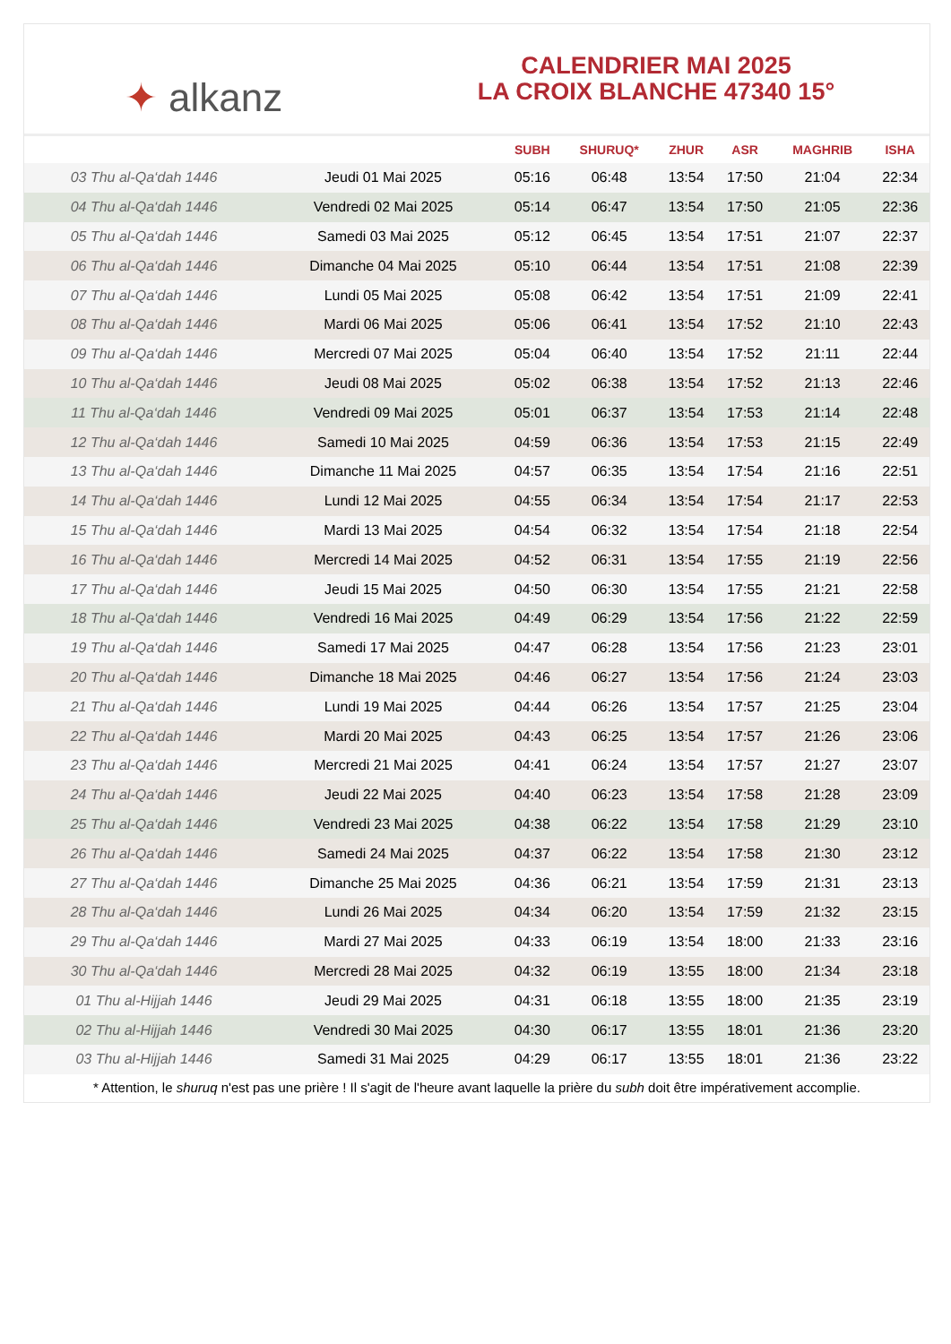✦ alkanz
CALENDRIER MAI 2025
LA CROIX BLANCHE 47340 15°
| | | SUBH | SHURUQ* | ZHUR | ASR | MAGHRIB | ISHA |
| --- | --- | --- | --- | --- | --- | --- | --- |
| 03 Thu al-Qa‘dah 1446 | Jeudi 01 Mai 2025 | 05:16 | 06:48 | 13:54 | 17:50 | 21:04 | 22:34 |
| 04 Thu al-Qa‘dah 1446 | Vendredi 02 Mai 2025 | 05:14 | 06:47 | 13:54 | 17:50 | 21:05 | 22:36 |
| 05 Thu al-Qa‘dah 1446 | Samedi 03 Mai 2025 | 05:12 | 06:45 | 13:54 | 17:51 | 21:07 | 22:37 |
| 06 Thu al-Qa‘dah 1446 | Dimanche 04 Mai 2025 | 05:10 | 06:44 | 13:54 | 17:51 | 21:08 | 22:39 |
| 07 Thu al-Qa‘dah 1446 | Lundi 05 Mai 2025 | 05:08 | 06:42 | 13:54 | 17:51 | 21:09 | 22:41 |
| 08 Thu al-Qa‘dah 1446 | Mardi 06 Mai 2025 | 05:06 | 06:41 | 13:54 | 17:52 | 21:10 | 22:43 |
| 09 Thu al-Qa‘dah 1446 | Mercredi 07 Mai 2025 | 05:04 | 06:40 | 13:54 | 17:52 | 21:11 | 22:44 |
| 10 Thu al-Qa‘dah 1446 | Jeudi 08 Mai 2025 | 05:02 | 06:38 | 13:54 | 17:52 | 21:13 | 22:46 |
| 11 Thu al-Qa‘dah 1446 | Vendredi 09 Mai 2025 | 05:01 | 06:37 | 13:54 | 17:53 | 21:14 | 22:48 |
| 12 Thu al-Qa‘dah 1446 | Samedi 10 Mai 2025 | 04:59 | 06:36 | 13:54 | 17:53 | 21:15 | 22:49 |
| 13 Thu al-Qa‘dah 1446 | Dimanche 11 Mai 2025 | 04:57 | 06:35 | 13:54 | 17:54 | 21:16 | 22:51 |
| 14 Thu al-Qa‘dah 1446 | Lundi 12 Mai 2025 | 04:55 | 06:34 | 13:54 | 17:54 | 21:17 | 22:53 |
| 15 Thu al-Qa‘dah 1446 | Mardi 13 Mai 2025 | 04:54 | 06:32 | 13:54 | 17:54 | 21:18 | 22:54 |
| 16 Thu al-Qa‘dah 1446 | Mercredi 14 Mai 2025 | 04:52 | 06:31 | 13:54 | 17:55 | 21:19 | 22:56 |
| 17 Thu al-Qa‘dah 1446 | Jeudi 15 Mai 2025 | 04:50 | 06:30 | 13:54 | 17:55 | 21:21 | 22:58 |
| 18 Thu al-Qa‘dah 1446 | Vendredi 16 Mai 2025 | 04:49 | 06:29 | 13:54 | 17:56 | 21:22 | 22:59 |
| 19 Thu al-Qa‘dah 1446 | Samedi 17 Mai 2025 | 04:47 | 06:28 | 13:54 | 17:56 | 21:23 | 23:01 |
| 20 Thu al-Qa‘dah 1446 | Dimanche 18 Mai 2025 | 04:46 | 06:27 | 13:54 | 17:56 | 21:24 | 23:03 |
| 21 Thu al-Qa‘dah 1446 | Lundi 19 Mai 2025 | 04:44 | 06:26 | 13:54 | 17:57 | 21:25 | 23:04 |
| 22 Thu al-Qa‘dah 1446 | Mardi 20 Mai 2025 | 04:43 | 06:25 | 13:54 | 17:57 | 21:26 | 23:06 |
| 23 Thu al-Qa‘dah 1446 | Mercredi 21 Mai 2025 | 04:41 | 06:24 | 13:54 | 17:57 | 21:27 | 23:07 |
| 24 Thu al-Qa‘dah 1446 | Jeudi 22 Mai 2025 | 04:40 | 06:23 | 13:54 | 17:58 | 21:28 | 23:09 |
| 25 Thu al-Qa‘dah 1446 | Vendredi 23 Mai 2025 | 04:38 | 06:22 | 13:54 | 17:58 | 21:29 | 23:10 |
| 26 Thu al-Qa‘dah 1446 | Samedi 24 Mai 2025 | 04:37 | 06:22 | 13:54 | 17:58 | 21:30 | 23:12 |
| 27 Thu al-Qa‘dah 1446 | Dimanche 25 Mai 2025 | 04:36 | 06:21 | 13:54 | 17:59 | 21:31 | 23:13 |
| 28 Thu al-Qa‘dah 1446 | Lundi 26 Mai 2025 | 04:34 | 06:20 | 13:54 | 17:59 | 21:32 | 23:15 |
| 29 Thu al-Qa‘dah 1446 | Mardi 27 Mai 2025 | 04:33 | 06:19 | 13:54 | 18:00 | 21:33 | 23:16 |
| 30 Thu al-Qa‘dah 1446 | Mercredi 28 Mai 2025 | 04:32 | 06:19 | 13:55 | 18:00 | 21:34 | 23:18 |
| 01 Thu al-Hijjah 1446 | Jeudi 29 Mai 2025 | 04:31 | 06:18 | 13:55 | 18:00 | 21:35 | 23:19 |
| 02 Thu al-Hijjah 1446 | Vendredi 30 Mai 2025 | 04:30 | 06:17 | 13:55 | 18:01 | 21:36 | 23:20 |
| 03 Thu al-Hijjah 1446 | Samedi 31 Mai 2025 | 04:29 | 06:17 | 13:55 | 18:01 | 21:36 | 23:22 |
* Attention, le shuruq n'est pas une prière ! Il s'agit de l'heure avant laquelle la prière du subh doit être impérativement accomplie.